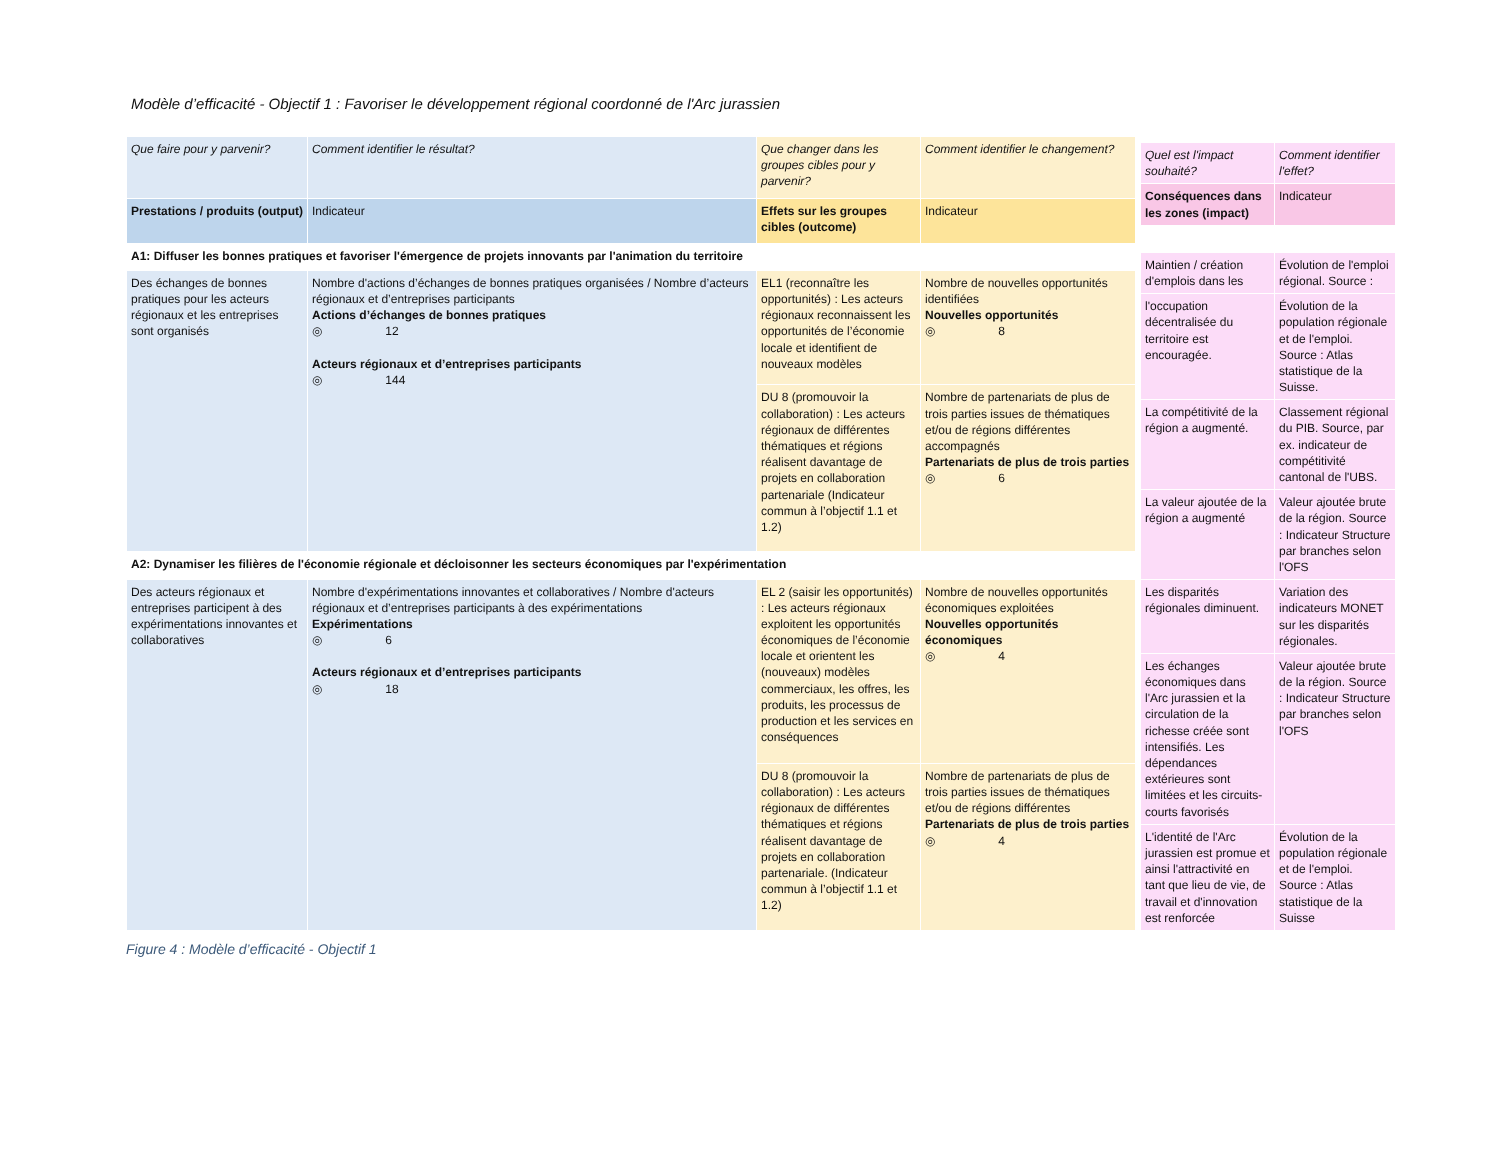Modèle d’efficacité - Objectif 1 : Favoriser le développement régional coordonné de l'Arc jurassien
| Que faire pour y parvenir? | Comment identifier le résultat? | Que changer dans les groupes cibles pour y parvenir? | Comment identifier le changement? |
| Prestations / produits (output) | Indicateur | Effets sur les groupes cibles (outcome) | Indicateur |
| A1: Diffuser les bonnes pratiques et favoriser l'émergence de projets innovants par l'animation du territoire | | | |
| Des échanges de bonnes pratiques pour les acteurs régionaux et les entreprises sont organisés | Nombre d'actions d’échanges de bonnes pratiques organisées / Nombre d’acteurs régionaux et d’entreprises participants Actions d’échanges de bonnes pratiques ◎ 12 Acteurs régionaux et d’entreprises participants ◎ 144 | EL1 (reconnaître les opportunités) : Les acteurs régionaux reconnaissent les opportunités de l’économie locale et identifient de nouveaux modèles | Nombre de nouvelles opportunités identifiées Nouvelles opportunités ◎ 8 |
| | | DU 8 (promouvoir la collaboration) : Les acteurs régionaux de différentes thématiques et régions réalisent davantage de projets en collaboration partenariale (Indicateur commun à l’objectif 1.1 et 1.2) | Nombre de partenariats de plus de trois parties issues de thématiques et/ou de régions différentes accompagnés Partenariats de plus de trois parties ◎ 6 |
| A2: Dynamiser les filières de l'économie régionale et décloisonner les secteurs économiques par l'expérimentation | | | |
| Des acteurs régionaux et entreprises participent à des expérimentations innovantes et collaboratives | Nombre d'expérimentations innovantes et collaboratives / Nombre d'acteurs régionaux et d’entreprises participants à des expérimentations Expérimentations ◎ 6 Acteurs régionaux et d’entreprises participants ◎ 18 | EL 2 (saisir les opportunités) : Les acteurs régionaux exploitent les opportunités économiques de l’économie locale et orientent les (nouveaux) modèles commerciaux, les offres, les produits, les processus de production et les services en conséquences | Nombre de nouvelles opportunités économiques exploitées Nouvelles opportunités économiques ◎ 4 |
| | | DU 8 (promouvoir la collaboration) : Les acteurs régionaux de différentes thématiques et régions réalisent davantage de projets en collaboration partenariale. (Indicateur commun à l’objectif 1.1 et 1.2) | Nombre de partenariats de plus de trois parties issues de thématiques et/ou de régions différentes Partenariats de plus de trois parties ◎ 4 |
| Quel est l'impact souhaité? | Comment identifier l'effet? |
| Conséquences dans les zones (impact) | Indicateur |
| Maintien / création d'emplois dans les | Évolution de l'emploi régional. Source : |
| l'occupation décentralisée du territoire est encouragée. | Évolution de la population régionale et de l'emploi. Source : Atlas statistique de la Suisse. |
| La compétitivité de la région a augmenté. | Classement régional du PIB. Source, par ex. indicateur de compétitivité cantonal de l'UBS. |
| La valeur ajoutée de la région a augmenté | Valeur ajoutée brute de la région. Source : Indicateur Structure par branches selon l'OFS |
| Les disparités régionales diminuent. | Variation des indicateurs MONET sur les disparités régionales. |
| Les échanges économiques dans l'Arc jurassien et la circulation de la richesse créée sont intensifiés. Les dépendances extérieures sont limitées et les circuits-courts favorisés | Valeur ajoutée brute de la région. Source : Indicateur Structure par branches selon l'OFS |
| L'identité de l'Arc jurassien est promue et ainsi l'attractivité en tant que lieu de vie, de travail et d'innovation est renforcée | Évolution de la population régionale et de l'emploi. Source : Atlas statistique de la Suisse |
Figure 4 : Modèle d’efficacité - Objectif 1